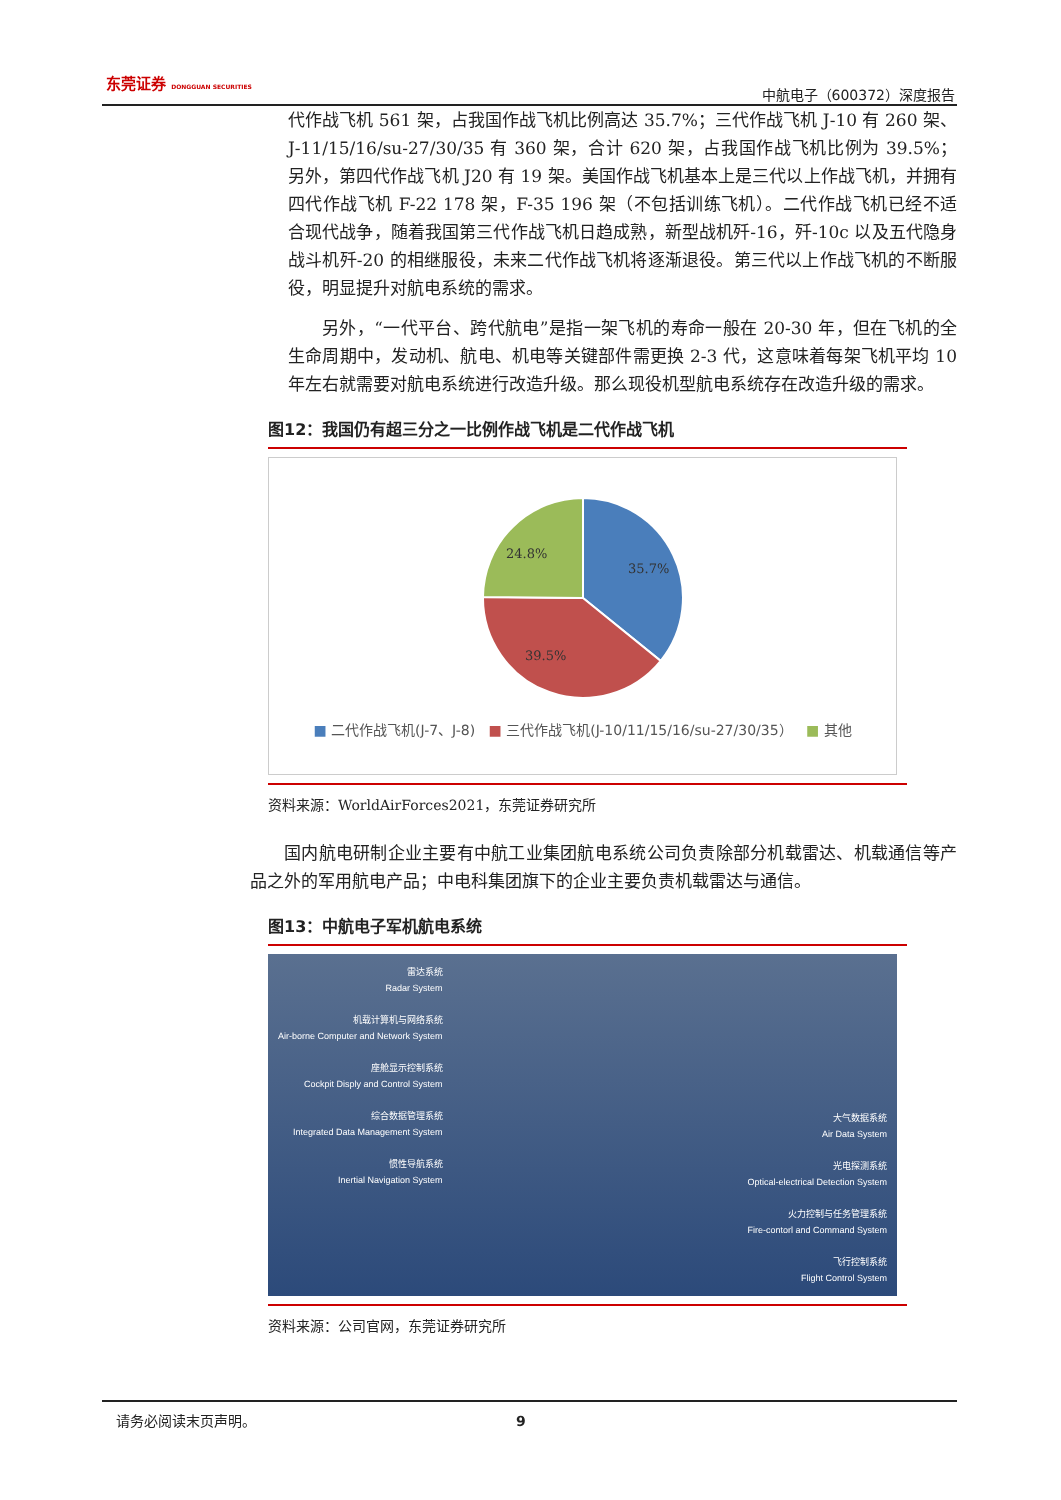东莞证券 DONGGUAN SECURITIES
中航电子（600372）深度报告
代作战飞机 561 架，占我国作战飞机比例高达 35.7%；三代作战飞机 J-10 有 260 架、J-11/15/16/su-27/30/35 有 360 架，合计 620 架，占我国作战飞机比例为 39.5%；另外，第四代作战飞机 J20 有 19 架。美国作战飞机基本上是三代以上作战飞机，并拥有四代作战飞机 F-22 178 架，F-35 196 架（不包括训练飞机）。二代作战飞机已经不适合现代战争，随着我国第三代作战飞机日趋成熟，新型战机歼-16，歼-10c 以及五代隐身战斗机歼-20 的相继服役，未来二代作战飞机将逐渐退役。第三代以上作战飞机的不断服役，明显提升对航电系统的需求。
另外，“一代平台、跨代航电”是指一架飞机的寿命一般在 20-30 年，但在飞机的全生命周期中，发动机、航电、机电等关键部件需更换 2-3 代，这意味着每架飞机平均 10 年左右就需要对航电系统进行改造升级。那么现役机型航电系统存在改造升级的需求。
图12：我国仍有超三分之一比例作战飞机是二代作战飞机
35.7%
39.5%
24.8%
■ 二代作战飞机(J-7、J-8) ■ 三代作战飞机(J-10/11/15/16/su-27/30/35） ■ 其他
资料来源：WorldAirForces2021，东莞证券研究所
国内航电研制企业主要有中航工业集团航电系统公司负责除部分机载雷达、机载通信等产品之外的军用航电产品；中电科集团旗下的企业主要负责机载雷达与通信。
图13：中航电子军机航电系统
雷达系统
Radar System
机载计算机与网络系统
Air-borne Computer and Network System
座舱显示控制系统
Cockpit Disply and Control System
综合数据管理系统
Integrated Data Management System
惯性导航系统
Inertial Navigation System
大气数据系统
Air Data System
光电探测系统
Optical-electrical Detection System
火力控制与任务管理系统
Fire-contorl and Command System
飞行控制系统
Flight Control System
资料来源：公司官网，东莞证券研究所
请务必阅读末页声明。 9